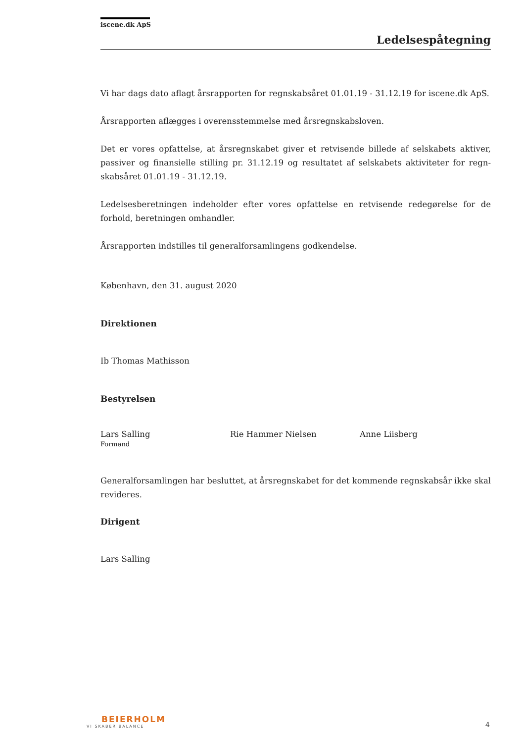iscene.dk ApS
Ledelsespåtegning
Vi har dags dato aflagt årsrapporten for regnskabsåret 01.01.19 - 31.12.19 for iscene.dk ApS.
Årsrapporten aflægges i overensstemmelse med årsregnskabsloven.
Det er vores opfattelse, at årsregnskabet giver et retvisende billede af selskabets aktiver, passiver og finansielle stilling pr. 31.12.19 og resultatet af selskabets aktiviteter for regn-skabsåret 01.01.19 - 31.12.19.
Ledelsesberetningen indeholder efter vores opfattelse en retvisende redegørelse for de forhold, beretningen omhandler.
Årsrapporten indstilles til generalforsamlingens godkendelse.
København, den 31. august 2020
Direktionen
Ib Thomas Mathisson
Bestyrelsen
Lars Salling
Formand
Rie Hammer Nielsen Anne Liisberg
Generalforsamlingen har besluttet, at årsregnskabet for det kommende regnskabsår ikke skal revideres.
Dirigent
Lars Salling
BEIERHOLM
VI SKABER BALANCE
4